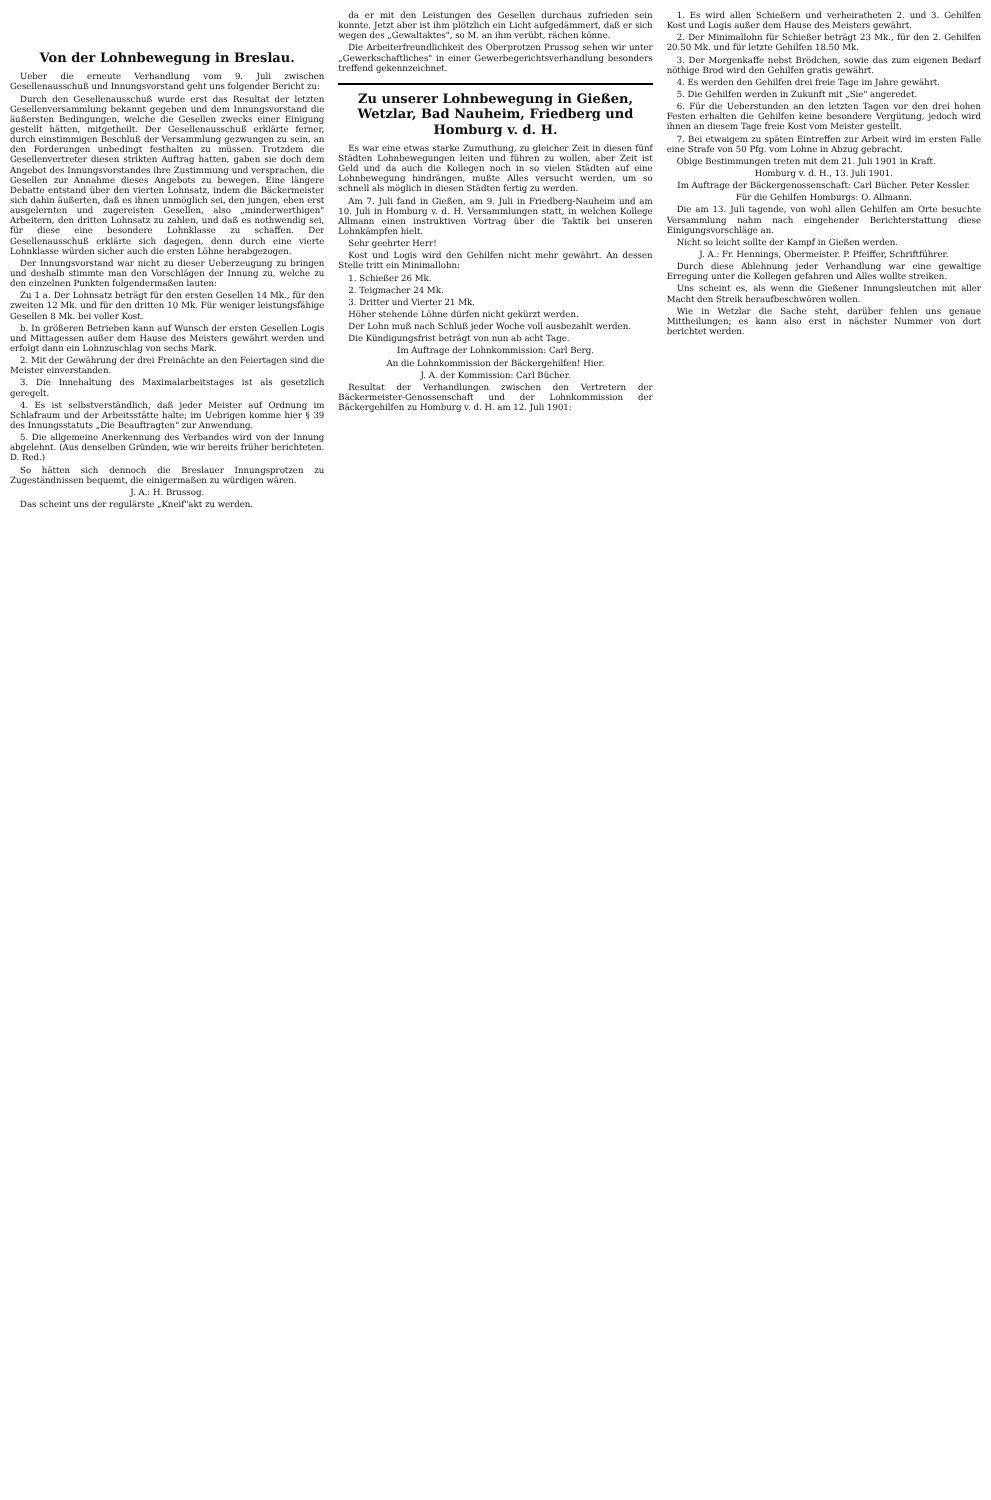Von der Lohnbewegung in Breslau.
Ueber die erneute Verhandlung vom 9. Juli zwischen Gesellenausschuß und Innungsvorstand geht uns folgender Bericht zu:
Durch den Gesellenausschuß wurde erst das Resultat der letzten Gesellenversammlung bekannt gegeben und dem Innungsvorstand die äußersten Bedingungen, welche die Gesellen zwecks einer Einigung gestellt hätten, mitgetheilt. Der Gesellenausschuß erklärte ferner, durch einstimmigen Beschluß der Versammlung gezwungen zu sein, an den Forderungen unbedingt festhalten zu müssen. Trotzdem die Gesellenvertreter diesen strikten Auftrag hatten, gaben sie doch dem Angebot des Innungsvorstandes ihre Zustimmung und versprachen, die Gesellen zur Annahme dieses Angebots zu bewegen. Eine längere Debatte entstand über den vierten Lohnsatz, indem die Bäckermeister sich dahin äußerten, daß es ihnen unmöglich sei, den jungen, eben erst ausgelernten und zugereisten Gesellen, also „minderwerthigen" Arbeitern, den dritten Lohnsatz zu zahlen, und daß es nothwendig sei, für diese eine besondere Lohnklasse zu schaffen. Der Gesellenausschuß erklärte sich dagegen, denn durch eine vierte Lohnklasse würden sicher auch die ersten Löhne herabgezogen.
Der Innungsvorstand war nicht zu dieser Ueberzeugung zu bringen und deshalb stimmte man den Vorschlägen der Innung zu, welche zu den einzelnen Punkten folgendermaßen lauten:
Zu 1 a. Der Lohnsatz beträgt für den ersten Gesellen 14 Mk., für den zweiten 12 Mk. und für den dritten 10 Mk. Für weniger leistungsfähige Gesellen 8 Mk. bei voller Kost.
b. In größeren Betrieben kann auf Wunsch der ersten Gesellen Logis und Mittagessen außer dem Hause des Meisters gewährt werden und erfolgt dann ein Lohnzuschlag von sechs Mark.
2. Mit der Gewährung der drei Freinächte an den Feiertagen sind die Meister einverstanden.
3. Die Innehaltung des Maximalarbeitstages ist als gesetzlich geregelt.
4. Es ist selbstverständlich, daß jeder Meister auf Ordnung im Schlafraum und der Arbeitsstätte halte; im Uebrigen komme hier § 39 des Innungsstatuts „Die Beauftragten" zur Anwendung.
5. Die allgemeine Anerkennung des Verbandes wird von der Innung abgelehnt. (Aus denselben Gründen, wie wir bereits früher berichteten. D. Red.)
So hätten sich dennoch die Breslauer Innungsprotzen zu Zugeständnissen bequemt, die einigermaßen zu würdigen wären.
J. A.: H. Brussog.
Das scheint uns der regulärste „Kneif"akt zu werden.
da er mit den Leistungen des Gesellen durchaus zufrieden sein konnte. Jetzt aber ist ihm plötzlich ein Licht aufgedämmert, daß er sich wegen des „Gewaltaktes", so M. an ihm verübt, rächen könne.
Die Arbeiterfreundlichkeit des Oberprotzen Prussog sehen wir unter „Gewerkschaftliches" in einer Gewerbegerichtsverhandlung besonders treffend gekennzeichnet.
Zu unserer Lohnbewegung in Gießen, Wetzlar, Bad Nauheim, Friedberg und Homburg v. d. H.
Es war eine etwas starke Zumuthung, zu gleicher Zeit in diesen fünf Städten Lohnbewegungen leiten und führen zu wollen, aber Zeit ist Geld und da auch die Kollegen noch in so vielen Städten auf eine Lohnbewegung hindrängen, mußte Alles versucht werden, um so schnell als möglich in diesen Städten fertig zu werden.
Am 7. Juli fand in Gießen, am 9. Juli in Friedberg-Nauheim und am 10. Juli in Homburg v. d. H. Versammlungen statt, in welchen Kollege Allmann einen instruktiven Vortrag über die Taktik bei unseren Lohnkämpfen hielt.
Sehr geehrter Herr!
Kost und Logis wird den Gehilfen nicht mehr gewährt. An dessen Stelle tritt ein Minimallohn:
1. Schießer 26 Mk.
2. Teigmacher 24 Mk.
3. Dritter und Vierter 21 Mk.
Höher stehende Löhne dürfen nicht gekürzt werden.
Der Lohn muß nach Schluß jeder Woche voll ausbezahlt werden.
Die Kündigungsfrist beträgt von nun ab acht Tage.
Im Auftrage der Lohnkommission: Carl Berg.
An die Lohnkommission der Bäckergehilfen! Hier.
J. A. der Kommission: Carl Bücher.
Resultat der Verhandlungen zwischen den Vertretern der Bäckermeister-Genossenschaft und der Lohnkommission der Bäckergehilfen zu Homburg v. d. H. am 12. Juli 1901:
1. Es wird allen Schießern und verheiratheten 2. und 3. Gehilfen Kost und Logis außer dem Hause des Meisters gewährt.
2. Der Minimallohn für Schießer beträgt 23 Mk., für den 2. Gehilfen 20.50 Mk. und für letzte Gehilfen 18.50 Mk.
3. Der Morgenkaffe nebst Brödchen, sowie das zum eigenen Bedarf nöthige Brod wird den Gehilfen gratis gewährt.
4. Es werden den Gehilfen drei freie Tage im Jahre gewährt.
5. Die Gehilfen werden in Zukunft mit „Sie" angeredet.
6. Für die Ueberstunden an den letzten Tagen vor den drei hohen Festen erhalten die Gehilfen keine besondere Vergütung, jedoch wird ihnen an diesem Tage freie Kost vom Meister gestellt.
7. Bei etwaigem zu späten Eintreffen zur Arbeit wird im ersten Falle eine Strafe von 50 Pfg. vom Lohne in Abzug gebracht.
Obige Bestimmungen treten mit dem 21. Juli 1901 in Kraft.
Homburg v. d. H., 13. Juli 1901.
Im Auftrage der Bäckergenossenschaft: Carl Bücher. Peter Kessler.
Für die Gehilfen Homburgs: O. Allmann.
Die am 13. Juli tagende, von wohl allen Gehilfen am Orte besuchte Versammlung nahm nach eingehender Berichterstattung diese Einigungsvorschläge an.
Nicht so leicht sollte der Kampf in Gießen werden.
J. A.: Fr. Hennings, Obermeister. P. Pfeiffer, Schriftführer.
Durch diese Ablehnung jeder Verhandlung war eine gewaltige Erregung unter die Kollegen gefahren und Alles wollte streiken.
Uns scheint es, als wenn die Gießener Innungsleutchen mit aller Macht den Streik heraufbeschwören wollen.
Wie in Wetzlar die Sache steht, darüber fehlen uns genaue Mittheilungen; es kann also erst in nächster Nummer von dort berichtet werden.